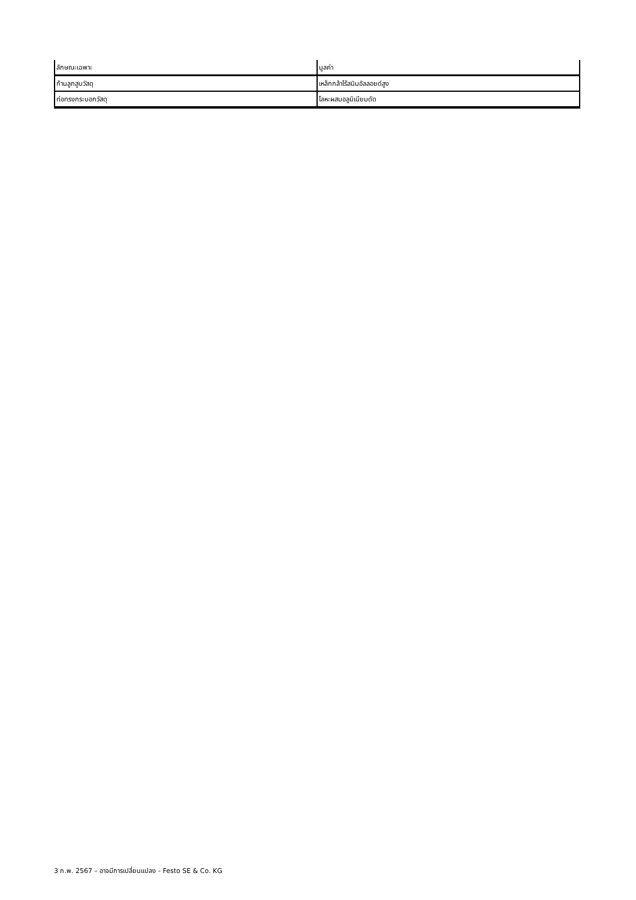| ลักษณะเฉพาะ | มูลค่า |
| --- | --- |
| ก้านลูกสูบวัสดุ | เหล็กกล้าไร้สนิมอัลลอยด์สูง |
| ท่อทรงกระบอกวัสดุ | โลหะผสมอลูมิเนียมดัด |
3 ก.พ. 2567 – อาจมีการเปลี่ยนแปลง - Festo SE & Co. KG